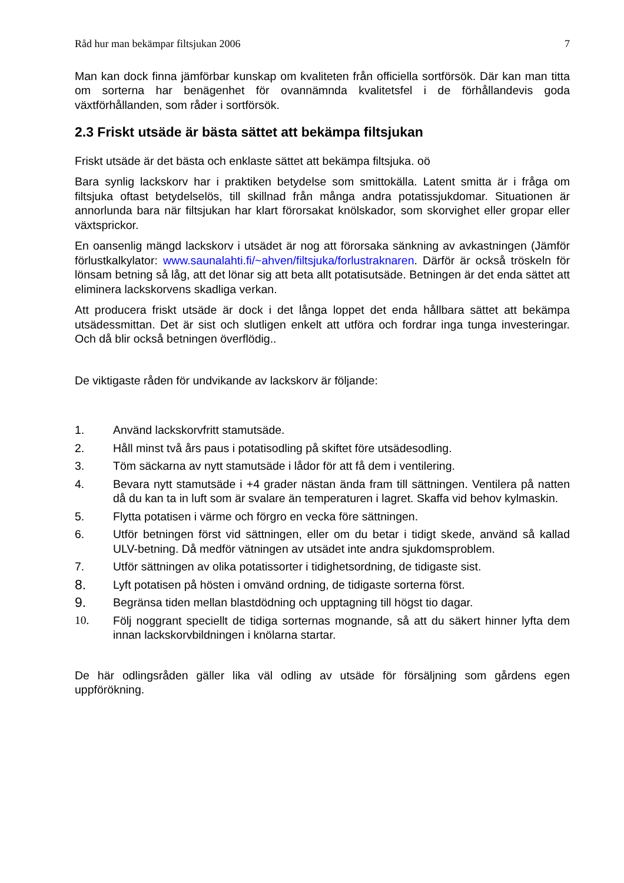Råd hur man bekämpar filtsjukan 2006 7
Man kan dock finna jämförbar kunskap om kvaliteten från officiella sortförsök. Där kan man titta om sorterna har benägenhet för ovannämnda kvalitetsfel i de förhållandevis goda växtförhållanden, som råder i sortförsök.
2.3 Friskt utsäde är bästa sättet att bekämpa filtsjukan
Friskt utsäde är det bästa och enklaste sättet att bekämpa filtsjuka. oö
Bara synlig lackskorv har i praktiken betydelse som smittokälla. Latent smitta är i fråga om filtsjuka oftast betydelselös, till skillnad från många andra potatissjukdomar. Situationen är annorlunda bara när filtsjukan har klart förorsakat knölskador, som skorvighet eller gropar eller växtsprickor.
En oansenlig mängd lackskorv i utsädet är nog att förorsaka sänkning av avkastningen (Jämför förlustkalkylator: www.saunalahti.fi/~ahven/filtsjuka/forlustraknaren. Därför är också tröskeln för lönsam betning så låg, att det lönar sig att beta allt potatisutsäde. Betningen är det enda sättet att eliminera lackskorvens skadliga verkan.
Att producera friskt utsäde är dock i det långa loppet det enda hållbara sättet att bekämpa utsädessmittan. Det är sist och slutligen enkelt att utföra och fordrar inga tunga investeringar. Och då blir också betningen överflödig..
De viktigaste råden för undvikande av lackskorv är följande:
1. Använd lackskorvfritt stamutsäde.
2. Håll minst två års paus i potatisodling på skiftet före utsädesodling.
3. Töm säckarna av nytt stamutsäde i lådor för att få dem i ventilering.
4. Bevara nytt stamutsäde i +4 grader nästan ända fram till sättningen. Ventilera på natten då du kan ta in luft som är svalare än temperaturen i lagret. Skaffa vid behov kylmaskin.
5. Flytta potatisen i värme och förgro en vecka före sättningen.
6. Utför betningen först vid sättningen, eller om du betar i tidigt skede, använd så kallad ULV-betning. Då medför vätningen av utsädet inte andra sjukdomsproblem.
7. Utför sättningen av olika potatissorter i tidighetsordning, de tidigaste sist.
8. Lyft potatisen på hösten i omvänd ordning, de tidigaste sorterna först.
9. Begränsa tiden mellan blastdödning och upptagning till högst tio dagar.
10. Följ noggrant speciellt de tidiga sorternas mognande, så att du säkert hinner lyfta dem innan lackskorvbildningen i knölarna startar.
De här odlingsråden gäller lika väl odling av utsäde för försäljning som gårdens egen uppförökning.